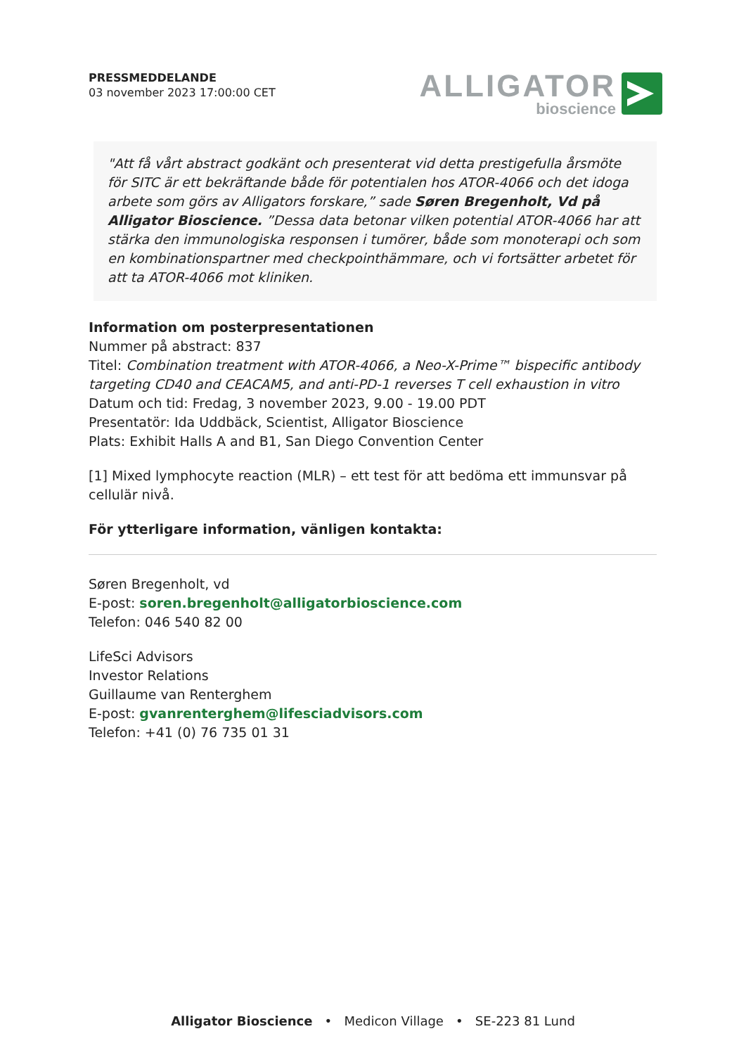PRESSMEDDELANDE
03 november 2023 17:00:00 CET
ALLIGATOR
bioscience
"Att få vårt abstract godkänt och presenterat vid detta prestigefulla årsmöte för SITC är ett bekräftande både för potentialen hos ATOR-4066 och det idoga arbete som görs av Alligators forskare,” sade Søren Bregenholt, Vd på Alligator Bioscience. ”Dessa data betonar vilken potential ATOR-4066 har att stärka den immunologiska responsen i tumörer, både som monoterapi och som en kombinationspartner med checkpointhämmare, och vi fortsätter arbetet för att ta ATOR-4066 mot kliniken.
Information om posterpresentationen
Nummer på abstract: 837
Titel: Combination treatment with ATOR-4066, a Neo-X-Prime™ bispecific antibody targeting CD40 and CEACAM5, and anti-PD-1 reverses T cell exhaustion in vitro
Datum och tid: Fredag, 3 november 2023, 9.00 - 19.00 PDT
Presentatör: Ida Uddbäck, Scientist, Alligator Bioscience
Plats: Exhibit Halls A and B1, San Diego Convention Center
[1] Mixed lymphocyte reaction (MLR) – ett test för att bedöma ett immunsvar på cellulär nivå.
För ytterligare information, vänligen kontakta:
Søren Bregenholt, vd
E-post: soren.bregenholt@alligatorbioscience.com
Telefon: 046 540 82 00
LifeSci Advisors
Investor Relations
Guillaume van Renterghem
E-post: gvanrenterghem@lifesciadvisors.com
Telefon: +41 (0) 76 735 01 31
Alligator Bioscience • Medicon Village • SE-223 81 Lund